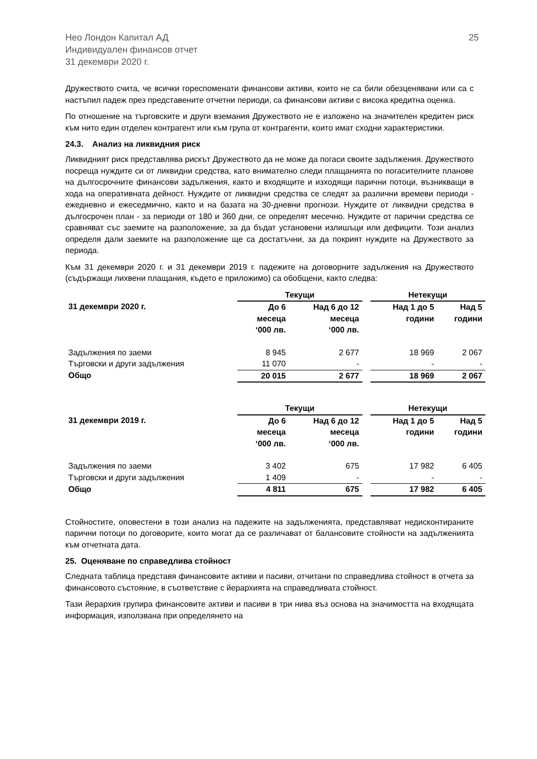Нео Лондон Капитал АД
Индивидуален финансов отчет
31 декември 2020 г.
25
Дружеството счита, че всички гореспоменати финансови активи, които не са били обезценявани или са с настъпил падеж през представените отчетни периоди, са финансови активи с висока кредитна оценка.
По отношение на търговските и други вземания Дружеството не е изложено на значителен кредитен риск към нито един отделен контрагент или към група от контрагенти, които имат сходни характеристики.
24.3. Анализ на ликвидния риск
Ликвидният риск представлява рискът Дружеството да не може да погаси своите задължения. Дружеството посреща нуждите си от ликвидни средства, като внимателно следи плащанията по погасителните планове на дългосрочните финансови задължения, както и входящите и изходящи парични потоци, възникващи в хода на оперативната дейност. Нуждите от ликвидни средства се следят за различни времеви периоди - ежедневно и ежеседмично, както и на базата на 30-дневни прогнози. Нуждите от ликвидни средства в дългосрочен план - за периоди от 180 и 360 дни, се определят месечно. Нуждите от парични средства се сравняват със заемите на разположение, за да бъдат установени излишъци или дефицити. Този анализ определя дали заемите на разположение ще са достатъчни, за да покрият нуждите на Дружеството за периода.
Към 31 декември 2020 г. и 31 декември 2019 г. падежите на договорните задължения на Дружеството (съдържащи лихвени плащания, където е приложимо) са обобщени, както следва:
| | Текущи | | | Нетекущи | |
| --- | --- | --- | --- | --- | --- |
| 31 декември 2020 г. | До 6 месеца ‘000 лв. | Над 6 до 12 месеца ‘000 лв. | | Над 1 до 5 години | Над 5 години |
| Задължения по заеми | 8 945 | 2 677 | | 18 969 | 2 067 |
| Търговски и други задължения | 11 070 | - | | - | - |
| Общо | 20 015 | 2 677 | | 18 969 | 2 067 |
| | Текущи | | | Нетекущи | |
| --- | --- | --- | --- | --- | --- |
| 31 декември 2019 г. | До 6 месеца ‘000 лв. | Над 6 до 12 месеца ‘000 лв. | | Над 1 до 5 години | Над 5 години |
| Задължения по заеми | 3 402 | 675 | | 17 982 | 6 405 |
| Търговски и други задължения | 1 409 | - | | - | - |
| Общо | 4 811 | 675 | | 17 982 | 6 405 |
Стойностите, оповестени в този анализ на падежите на задълженията, представляват недисконтираните парични потоци по договорите, които могат да се различават от балансовите стойности на задълженията към отчетната дата.
25. Оценяване по справедлива стойност
Следната таблица представя финансовите активи и пасиви, отчитани по справедлива стойност в отчета за финансовото състояние, в съответствие с йерархията на справедливата стойност.
Тази йерархия групира финансовите активи и пасиви в три нива въз основа на значимостта на входящата информация, използвана при определянето на